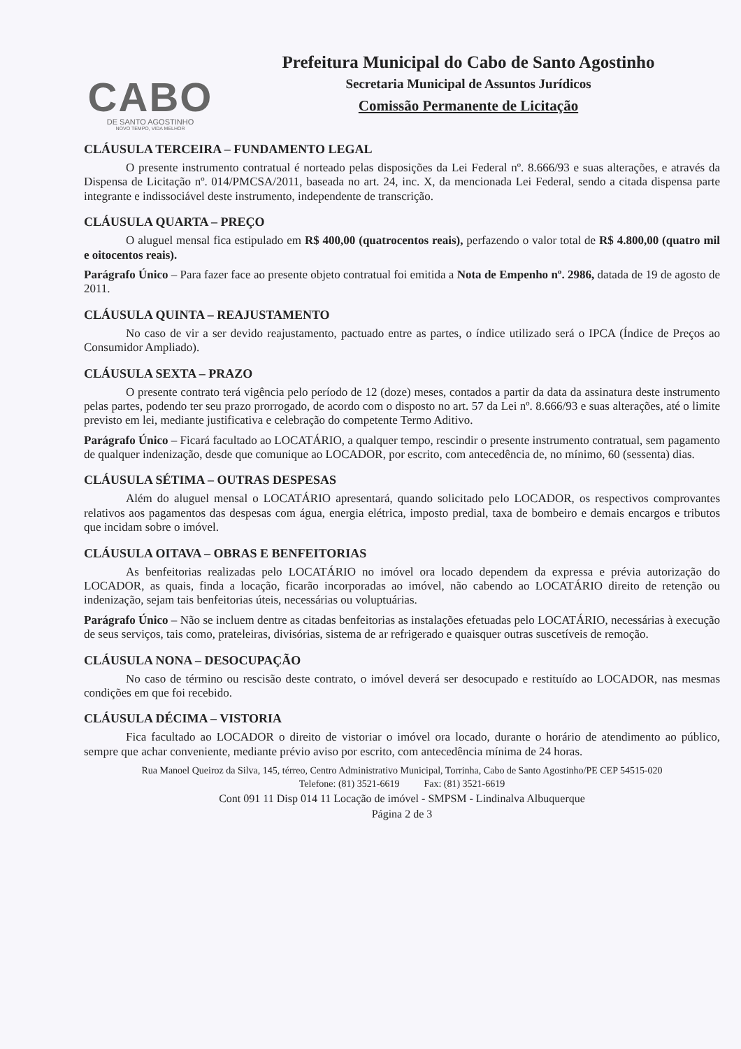CABO
DE SANTO AGOSTINHO
NOVO TEMPO, VIDA MELHOR
Prefeitura Municipal do Cabo de Santo Agostinho
Secretaria Municipal de Assuntos Jurídicos
Comissão Permanente de Licitação
CLÁUSULA TERCEIRA – FUNDAMENTO LEGAL
O presente instrumento contratual é norteado pelas disposições da Lei Federal nº. 8.666/93 e suas alterações, e através da Dispensa de Licitação nº. 014/PMCSA/2011, baseada no art. 24, inc. X, da mencionada Lei Federal, sendo a citada dispensa parte integrante e indissociável deste instrumento, independente de transcrição.
CLÁUSULA QUARTA – PREÇO
O aluguel mensal fica estipulado em R$ 400,00 (quatrocentos reais), perfazendo o valor total de R$ 4.800,00 (quatro mil e oitocentos reais).
Parágrafo Único – Para fazer face ao presente objeto contratual foi emitida a Nota de Empenho nº. 2986, datada de 19 de agosto de 2011.
CLÁUSULA QUINTA – REAJUSTAMENTO
No caso de vir a ser devido reajustamento, pactuado entre as partes, o índice utilizado será o IPCA (Índice de Preços ao Consumidor Ampliado).
CLÁUSULA SEXTA – PRAZO
O presente contrato terá vigência pelo período de 12 (doze) meses, contados a partir da data da assinatura deste instrumento pelas partes, podendo ter seu prazo prorrogado, de acordo com o disposto no art. 57 da Lei nº. 8.666/93 e suas alterações, até o limite previsto em lei, mediante justificativa e celebração do competente Termo Aditivo.
Parágrafo Único – Ficará facultado ao LOCATÁRIO, a qualquer tempo, rescindir o presente instrumento contratual, sem pagamento de qualquer indenização, desde que comunique ao LOCADOR, por escrito, com antecedência de, no mínimo, 60 (sessenta) dias.
CLÁUSULA SÉTIMA – OUTRAS DESPESAS
Além do aluguel mensal o LOCATÁRIO apresentará, quando solicitado pelo LOCADOR, os respectivos comprovantes relativos aos pagamentos das despesas com água, energia elétrica, imposto predial, taxa de bombeiro e demais encargos e tributos que incidam sobre o imóvel.
CLÁUSULA OITAVA – OBRAS E BENFEITORIAS
As benfeitorias realizadas pelo LOCATÁRIO no imóvel ora locado dependem da expressa e prévia autorização do LOCADOR, as quais, finda a locação, ficarão incorporadas ao imóvel, não cabendo ao LOCATÁRIO direito de retenção ou indenização, sejam tais benfeitorias úteis, necessárias ou voluptuárias.
Parágrafo Único – Não se incluem dentre as citadas benfeitorias as instalações efetuadas pelo LOCATÁRIO, necessárias à execução de seus serviços, tais como, prateleiras, divisórias, sistema de ar refrigerado e quaisquer outras suscetíveis de remoção.
CLÁUSULA NONA – DESOCUPAÇÃO
No caso de término ou rescisão deste contrato, o imóvel deverá ser desocupado e restituído ao LOCADOR, nas mesmas condições em que foi recebido.
CLÁUSULA DÉCIMA – VISTORIA
Fica facultado ao LOCADOR o direito de vistoriar o imóvel ora locado, durante o horário de atendimento ao público, sempre que achar conveniente, mediante prévio aviso por escrito, com antecedência mínima de 24 horas.
Rua Manoel Queiroz da Silva, 145, térreo, Centro Administrativo Municipal, Torrinha, Cabo de Santo Agostinho/PE CEP 54515-020
Telefone: (81) 3521-6619 Fax: (81) 3521-6619
Cont 091 11 Disp 014 11 Locação de imóvel - SMPSM - Lindinalva Albuquerque
Página 2 de 3